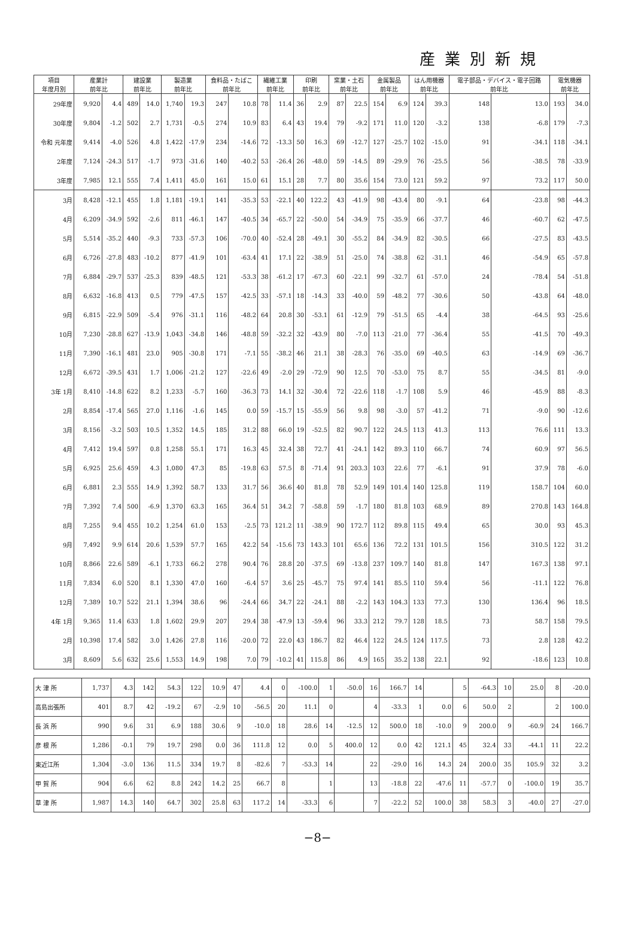産業別新規
| 項目 年度月別 | 産業計 前年比 | | 建設業 前年比 | | 製造業 前年比 | | 食料品・たばこ 前年比 | | 繊維工業 前年比 | | 印刷 前年比 | | 窯業・土石 前年比 | | 金属製品 前年比 | | はん用機器 前年比 | | 電子部品・デバイス・電子回路 前年比 | | 電気機器 前年比 | |
| --- | --- | --- | --- | --- | --- | --- | --- | --- | --- | --- | --- | --- | --- | --- | --- | --- | --- | --- | --- | --- | --- | --- |
| 29年度 | 9,920 | 4.4 | 489 | 14.0 | 1,740 | 19.3 | 247 | 10.8 | 78 | 11.4 | 36 | 2.9 | 87 | 22.5 | 154 | 6.9 | 124 | 39.3 | 148 | 13.0 | 193 | 34.0 |
| 30年度 | 9,804 | -1.2 | 502 | 2.7 | 1,731 | -0.5 | 274 | 10.9 | 83 | 6.4 | 43 | 19.4 | 79 | -9.2 | 171 | 11.0 | 120 | -3.2 | 138 | -6.8 | 179 | -7.3 |
| 令和 元年度 | 9,414 | -4.0 | 526 | 4.8 | 1,422 | -17.9 | 234 | -14.6 | 72 | -13.3 | 50 | 16.3 | 69 | -12.7 | 127 | -25.7 | 102 | -15.0 | 91 | -34.1 | 118 | -34.1 |
| 2年度 | 7,124 | -24.3 | 517 | -1.7 | 973 | -31.6 | 140 | -40.2 | 53 | -26.4 | 26 | -48.0 | 59 | -14.5 | 89 | -29.9 | 76 | -25.5 | 56 | -38.5 | 78 | -33.9 |
| 3年度 | 7,985 | 12.1 | 555 | 7.4 | 1,411 | 45.0 | 161 | 15.0 | 61 | 15.1 | 28 | 7.7 | 80 | 35.6 | 154 | 73.0 | 121 | 59.2 | 97 | 73.2 | 117 | 50.0 |
| 3月 | 8,428 | -12.1 | 455 | 1.8 | 1,181 | -19.1 | 141 | -35.3 | 53 | -22.1 | 40 | 122.2 | 43 | -41.9 | 98 | -43.4 | 80 | -9.1 | 64 | -23.8 | 98 | -44.3 |
| 4月 | 6,209 | -34.9 | 592 | -2.6 | 811 | -46.1 | 147 | -40.5 | 34 | -65.7 | 22 | -50.0 | 54 | -34.9 | 75 | -35.9 | 66 | -37.7 | 46 | -60.7 | 62 | -47.5 |
| 5月 | 5,514 | -35.2 | 440 | -9.3 | 733 | -57.3 | 106 | -70.0 | 40 | -52.4 | 28 | -49.1 | 30 | -55.2 | 84 | -34.9 | 82 | -30.5 | 66 | -27.5 | 83 | -43.5 |
| 6月 | 6,726 | -27.8 | 483 | -10.2 | 877 | -41.9 | 101 | -63.4 | 41 | 17.1 | 22 | -38.9 | 51 | -25.0 | 74 | -38.8 | 62 | -31.1 | 46 | -54.9 | 65 | -57.8 |
| 7月 | 6,884 | -29.7 | 537 | -25.3 | 839 | -48.5 | 121 | -53.3 | 38 | -61.2 | 17 | -67.3 | 60 | -22.1 | 99 | -32.7 | 61 | -57.0 | 24 | -78.4 | 54 | -51.8 |
| 8月 | 6,632 | -16.8 | 413 | 0.5 | 779 | -47.5 | 157 | -42.5 | 33 | -57.1 | 18 | -14.3 | 33 | -40.0 | 59 | -48.2 | 77 | -30.6 | 50 | -43.8 | 64 | -48.0 |
| 9月 | 6,815 | -22.9 | 509 | -5.4 | 976 | -31.1 | 116 | -48.2 | 64 | 20.8 | 30 | -53.1 | 61 | -12.9 | 79 | -51.5 | 65 | -4.4 | 38 | -64.5 | 93 | -25.6 |
| 10月 | 7,230 | -28.8 | 627 | -13.9 | 1,043 | -34.8 | 146 | -48.8 | 59 | -32.2 | 32 | -43.9 | 80 | -7.0 | 113 | -21.0 | 77 | -36.4 | 55 | -41.5 | 70 | -49.3 |
| 11月 | 7,390 | -16.1 | 481 | 23.0 | 905 | -30.8 | 171 | -7.1 | 55 | -38.2 | 46 | 21.1 | 38 | -28.3 | 76 | -35.0 | 69 | -40.5 | 63 | -14.9 | 69 | -36.7 |
| 12月 | 6,672 | -39.5 | 431 | 1.7 | 1,006 | -21.2 | 127 | -22.6 | 49 | -2.0 | 29 | -72.9 | 90 | 12.5 | 70 | -53.0 | 75 | 8.7 | 55 | -34.5 | 81 | -9.0 |
| 3年 1月 | 8,410 | -14.8 | 622 | 8.2 | 1,233 | -5.7 | 160 | -36.3 | 73 | 14.1 | 32 | -30.4 | 72 | -22.6 | 118 | -1.7 | 108 | 5.9 | 46 | -45.9 | 88 | -8.3 |
| 2月 | 8,854 | -17.4 | 565 | 27.0 | 1,116 | -1.6 | 145 | 0.0 | 59 | -15.7 | 15 | -55.9 | 56 | 9.8 | 98 | -3.0 | 57 | -41.2 | 71 | -9.0 | 90 | -12.6 |
| 3月 | 8,156 | -3.2 | 503 | 10.5 | 1,352 | 14.5 | 185 | 31.2 | 88 | 66.0 | 19 | -52.5 | 82 | 90.7 | 122 | 24.5 | 113 | 41.3 | 113 | 76.6 | 111 | 13.3 |
| 4月 | 7,412 | 19.4 | 597 | 0.8 | 1,258 | 55.1 | 171 | 16.3 | 45 | 32.4 | 38 | 72.7 | 41 | -24.1 | 142 | 89.3 | 110 | 66.7 | 74 | 60.9 | 97 | 56.5 |
| 5月 | 6,925 | 25.6 | 459 | 4.3 | 1,080 | 47.3 | 85 | -19.8 | 63 | 57.5 | 8 | -71.4 | 91 | 203.3 | 103 | 22.6 | 77 | -6.1 | 91 | 37.9 | 78 | -6.0 |
| 6月 | 6,881 | 2.3 | 555 | 14.9 | 1,392 | 58.7 | 133 | 31.7 | 56 | 36.6 | 40 | 81.8 | 78 | 52.9 | 149 | 101.4 | 140 | 125.8 | 119 | 158.7 | 104 | 60.0 |
| 7月 | 7,392 | 7.4 | 500 | -6.9 | 1,370 | 63.3 | 165 | 36.4 | 51 | 34.2 | 7 | -58.8 | 59 | -1.7 | 180 | 81.8 | 103 | 68.9 | 89 | 270.8 | 143 | 164.8 |
| 8月 | 7,255 | 9.4 | 455 | 10.2 | 1,254 | 61.0 | 153 | -2.5 | 73 | 121.2 | 11 | -38.9 | 90 | 172.7 | 112 | 89.8 | 115 | 49.4 | 65 | 30.0 | 93 | 45.3 |
| 9月 | 7,492 | 9.9 | 614 | 20.6 | 1,539 | 57.7 | 165 | 42.2 | 54 | -15.6 | 73 | 143.3 | 101 | 65.6 | 136 | 72.2 | 131 | 101.5 | 156 | 310.5 | 122 | 31.2 |
| 10月 | 8,866 | 22.6 | 589 | -6.1 | 1,733 | 66.2 | 278 | 90.4 | 76 | 28.8 | 20 | -37.5 | 69 | -13.8 | 237 | 109.7 | 140 | 81.8 | 147 | 167.3 | 138 | 97.1 |
| 11月 | 7,834 | 6.0 | 520 | 8.1 | 1,330 | 47.0 | 160 | -6.4 | 57 | 3.6 | 25 | -45.7 | 75 | 97.4 | 141 | 85.5 | 110 | 59.4 | 56 | -11.1 | 122 | 76.8 |
| 12月 | 7,389 | 10.7 | 522 | 21.1 | 1,394 | 38.6 | 96 | -24.4 | 66 | 34.7 | 22 | -24.1 | 88 | -2.2 | 143 | 104.3 | 133 | 77.3 | 130 | 136.4 | 96 | 18.5 |
| 4年 1月 | 9,365 | 11.4 | 633 | 1.8 | 1,602 | 29.9 | 207 | 29.4 | 38 | -47.9 | 13 | -59.4 | 96 | 33.3 | 212 | 79.7 | 128 | 18.5 | 73 | 58.7 | 158 | 79.5 |
| 2月 | 10,398 | 17.4 | 582 | 3.0 | 1,426 | 27.8 | 116 | -20.0 | 72 | 22.0 | 43 | 186.7 | 82 | 46.4 | 122 | 24.5 | 124 | 117.5 | 73 | 2.8 | 128 | 42.2 |
| 3月 | 8,609 | 5.6 | 632 | 25.6 | 1,553 | 14.9 | 198 | 7.0 | 79 | -10.2 | 41 | 115.8 | 86 | 4.9 | 165 | 35.2 | 138 | 22.1 | 92 | -18.6 | 123 | 10.8 |
| 大 津 所 | 1,737 | 4.3 | 142 | 54.3 | 122 | 10.9 | 47 | 4.4 | 0 | -100.0 | 1 | -50.0 | 16 | 166.7 | 14 | | 5 | -64.3 | 10 | 25.0 | 8 | -20.0 |
| 高島出張所 | 401 | 8.7 | 42 | -19.2 | 67 | -2.9 | 10 | -56.5 | 20 | 11.1 | 0 | | 4 | -33.3 | 1 | 0.0 | 6 | 50.0 | 2 | | 2 | 100.0 |
| 長 浜 所 | 990 | 9.6 | 31 | 6.9 | 188 | 30.6 | 9 | -10.0 | 18 | 28.6 | 14 | -12.5 | 12 | 500.0 | 18 | -10.0 | 9 | 200.0 | 9 | -60.9 | 24 | 166.7 |
| 彦 根 所 | 1,286 | -0.1 | 79 | 19.7 | 298 | 0.0 | 36 | 111.8 | 12 | 0.0 | 5 | 400.0 | 12 | 0.0 | 42 | 121.1 | 45 | 32.4 | 33 | -44.1 | 11 | 22.2 |
| 東近江所 | 1,304 | -3.0 | 136 | 11.5 | 334 | 19.7 | 8 | -82.6 | 7 | -53.3 | 14 | | 22 | -29.0 | 16 | 14.3 | 24 | 200.0 | 35 | 105.9 | 32 | 3.2 |
| 甲 賀 所 | 904 | 6.6 | 62 | 8.8 | 242 | 14.2 | 25 | 66.7 | 8 | | 1 | | 13 | -18.8 | 22 | -47.6 | 11 | -57.7 | 0 | -100.0 | 19 | 35.7 |
| 草 津 所 | 1,987 | 14.3 | 140 | 64.7 | 302 | 25.8 | 63 | 117.2 | 14 | -33.3 | 6 | | 7 | -22.2 | 52 | 100.0 | 38 | 58.3 | 3 | -40.0 | 27 | -27.0 |
−8−